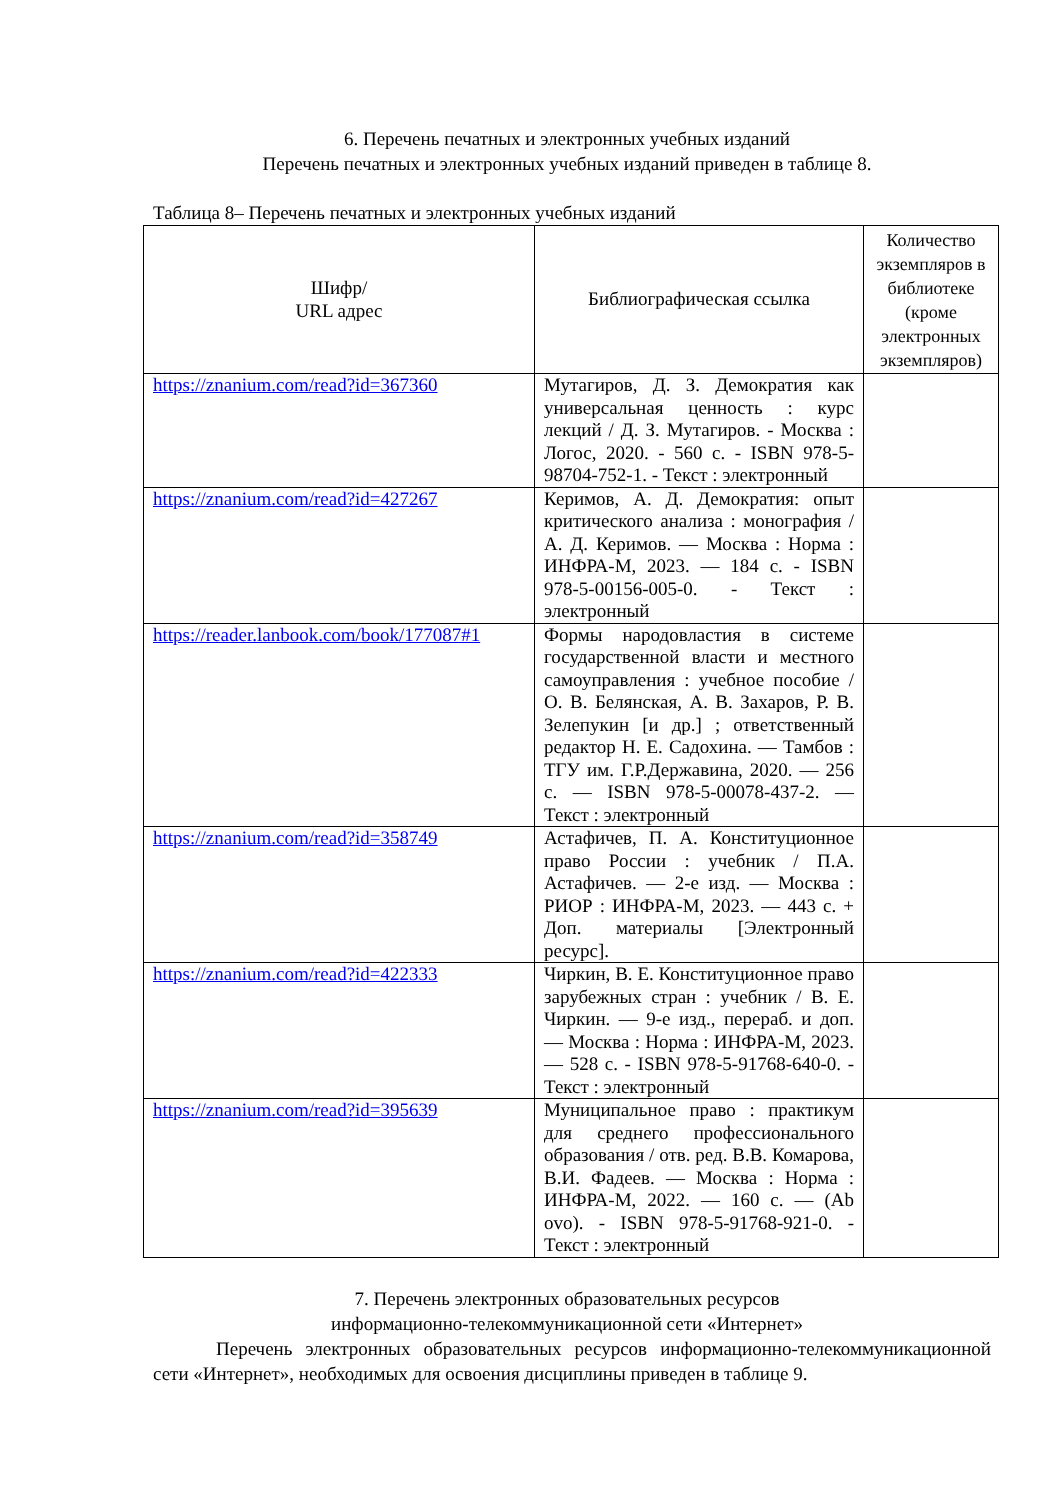6. Перечень печатных и электронных учебных изданий
Перечень печатных и электронных учебных изданий приведен в таблице 8.
Таблица 8– Перечень печатных и электронных учебных изданий
| Шифр/ URL адрес | Библиографическая ссылка | Количество экземпляров в библиотеке (кроме электронных экземпляров) |
| --- | --- | --- |
| https://znanium.com/read?id=367360 | Мутагиров, Д. З. Демократия как универсальная ценность : курс лекций / Д. З. Мутагиров. - Москва : Логос, 2020. - 560 с. - ISBN 978-5-98704-752-1. - Текст : электронный | |
| https://znanium.com/read?id=427267 | Керимов, А. Д. Демократия: опыт критического анализа : монография / А. Д. Керимов. — Москва : Норма : ИНФРА-М, 2023. — 184 с. - ISBN 978-5-00156-005-0. - Текст : электронный | |
| https://reader.lanbook.com/book/177087#1 | Формы народовластия в системе государственной власти и местного самоуправления : учебное пособие / О. В. Белянская, А. В. Захаров, Р. В. Зелепукин [и др.] ; ответственный редактор Н. Е. Садохина. — Тамбов : ТГУ им. Г.Р.Державина, 2020. — 256 с. — ISBN 978-5-00078-437-2. — Текст : электронный | |
| https://znanium.com/read?id=358749 | Астафичев, П. А. Конституционное право России : учебник / П.А. Астафичев. — 2-е изд. — Москва : РИОР : ИНФРА-М, 2023. — 443 с. + Доп. материалы [Электронный ресурс]. | |
| https://znanium.com/read?id=422333 | Чиркин, В. Е. Конституционное право зарубежных стран : учебник / В. Е. Чиркин. — 9-е изд., перераб. и доп. — Москва : Норма : ИНФРА-М, 2023. — 528 с. - ISBN 978-5-91768-640-0. - Текст : электронный | |
| https://znanium.com/read?id=395639 | Муниципальное право : практикум для среднего профессионального образования / отв. ред. В.В. Комарова, В.И. Фадеев. — Москва : Норма : ИНФРА-М, 2022. — 160 с. — (Ab ovo). - ISBN 978-5-91768-921-0. - Текст : электронный | |
7. Перечень электронных образовательных ресурсов
информационно-телекоммуникационной сети «Интернет»
Перечень электронных образовательных ресурсов информационно-телекоммуникационной сети «Интернет», необходимых для освоения дисциплины приведен в таблице 9.